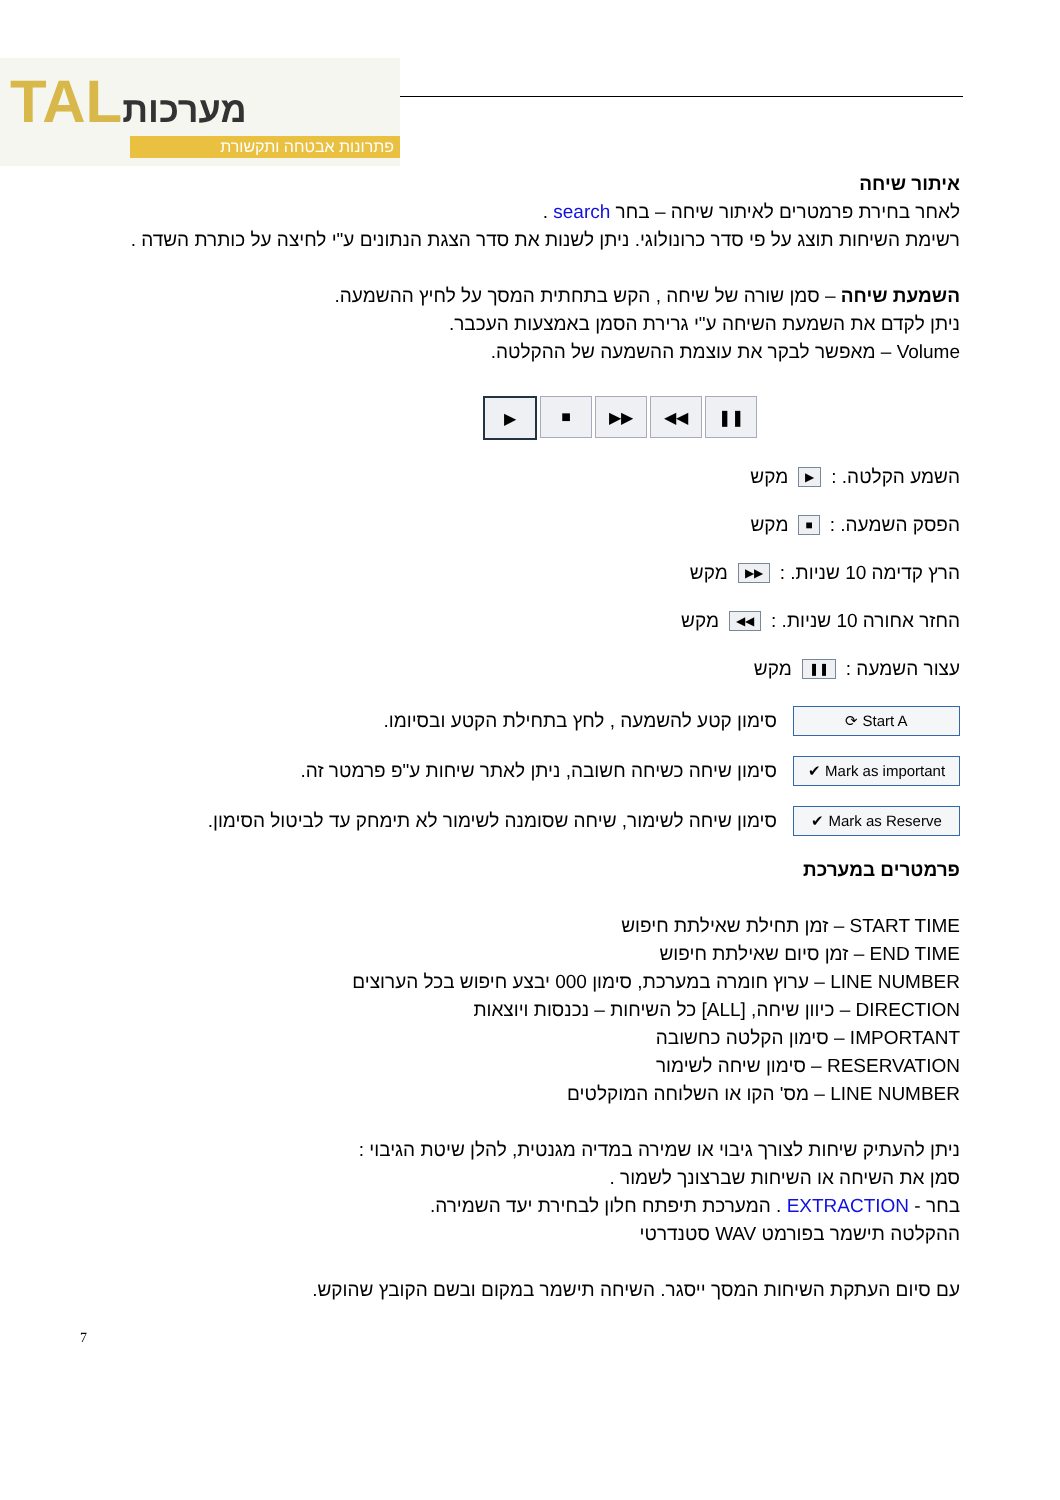TALמערכות
פתרונות אבטחה ותקשורת
איתור שיחה
לאחר בחירת פרמטרים לאיתור שיחה – בחר search .
רשימת השיחות תוצג על פי סדר כרונולוגי. ניתן לשנות את סדר הצגת הנתונים ע"י לחיצה על כותרת השדה .
השמעת שיחה – סמן שורה של שיחה , הקש בתחתית המסך על לחיץ ההשמעה.
ניתן לקדם את השמעת השיחה ע"י גרירת הסמן באמצעות העכבר.
Volume – מאפשר לבקר את עוצמת ההשמעה של ההקלטה.
▶ ■ ▶▶ ◀◀ ❚❚
השמע הקלטה. : ▶ מקש
הפסק השמעה. : ■ מקש
הרץ קדימה 10 שניות. : ▶▶ מקש
החזר אחורה 10 שניות. : ◀◀ מקש
עצור השמעה : ❚❚ מקש
⟳ Start A
סימון קטע להשמעה , לחץ בתחילת הקטע ובסיומו.
✔ Mark as important
סימון שיחה כשיחה חשובה, ניתן לאתר שיחות ע"פ פרמטר זה.
✔ Mark as Reserve
סימון שיחה לשימור, שיחה שסומנה לשימור לא תימחק עד לביטול הסימון.
פרמטרים במערכת
START TIME – זמן תחילת שאילתת חיפוש
END TIME – זמן סיום שאילתת חיפוש
LINE NUMBER – ערוץ חומרה במערכת, סימון 000 יבצע חיפוש בכל הערוצים
DIRECTION – כיוון שיחה, [ALL] כל השיחות – נכנסות ויוצאות
IMPORTANT – סימון הקלטה כחשובה
RESERVATION – סימון שיחה לשימור
LINE NUMBER – מס' הקו או השלוחה המוקלטים
ניתן להעתיק שיחות לצורך גיבוי או שמירה במדיה מגנטית, להלן שיטת הגיבוי :
סמן את השיחה או השיחות שברצונך לשמור .
בחר - EXTRACTION . המערכת תיפתח חלון לבחירת יעד השמירה.
ההקלטה תישמר בפורמט WAV סטנדרטי
עם סיום העתקת השיחות המסך ייסגר. השיחה תישמר במקום ובשם הקובץ שהוקש.
7